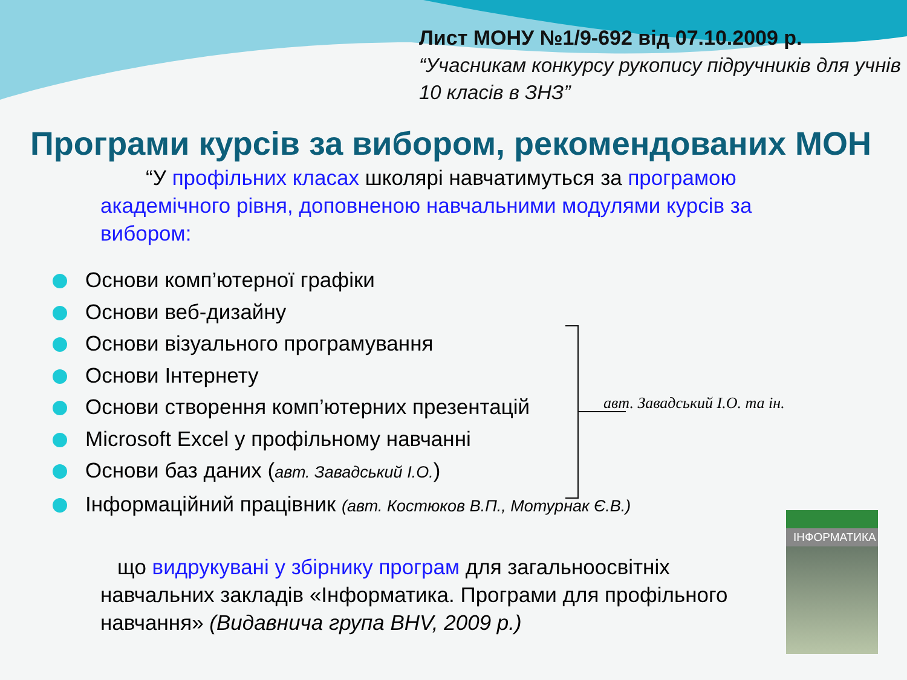Лист МОНУ №1/9-692 від 07.10.2009 р.
“Учасникам конкурсу рукопису підручників для учнів 10 класів в ЗНЗ”
Програми курсів за вибором, рекомендованих МОН
“У профільних класах школярі навчатимуться за програмою академічного рівня, доповненою навчальними модулями курсів за вибором:
Основи комп’ютерної графіки
Основи веб-дизайну
Основи візуального програмування
Основи Інтернету
Основи створення комп’ютерних презентацій
Microsoft Excel у профільному навчанні
Основи баз даних (авт. Завадський І.О.)
Інформаційний працівник (авт. Костюков В.П., Мотурнак Є.В.)
авт. Завадський І.О. та ін.
що видрукувані у збірнику програм для загальноосвітніх навчальних закладів «Інформатика. Програми для профільного навчання» (Видавнича група BHV, 2009 р.)
ІНФОРМАТИКА